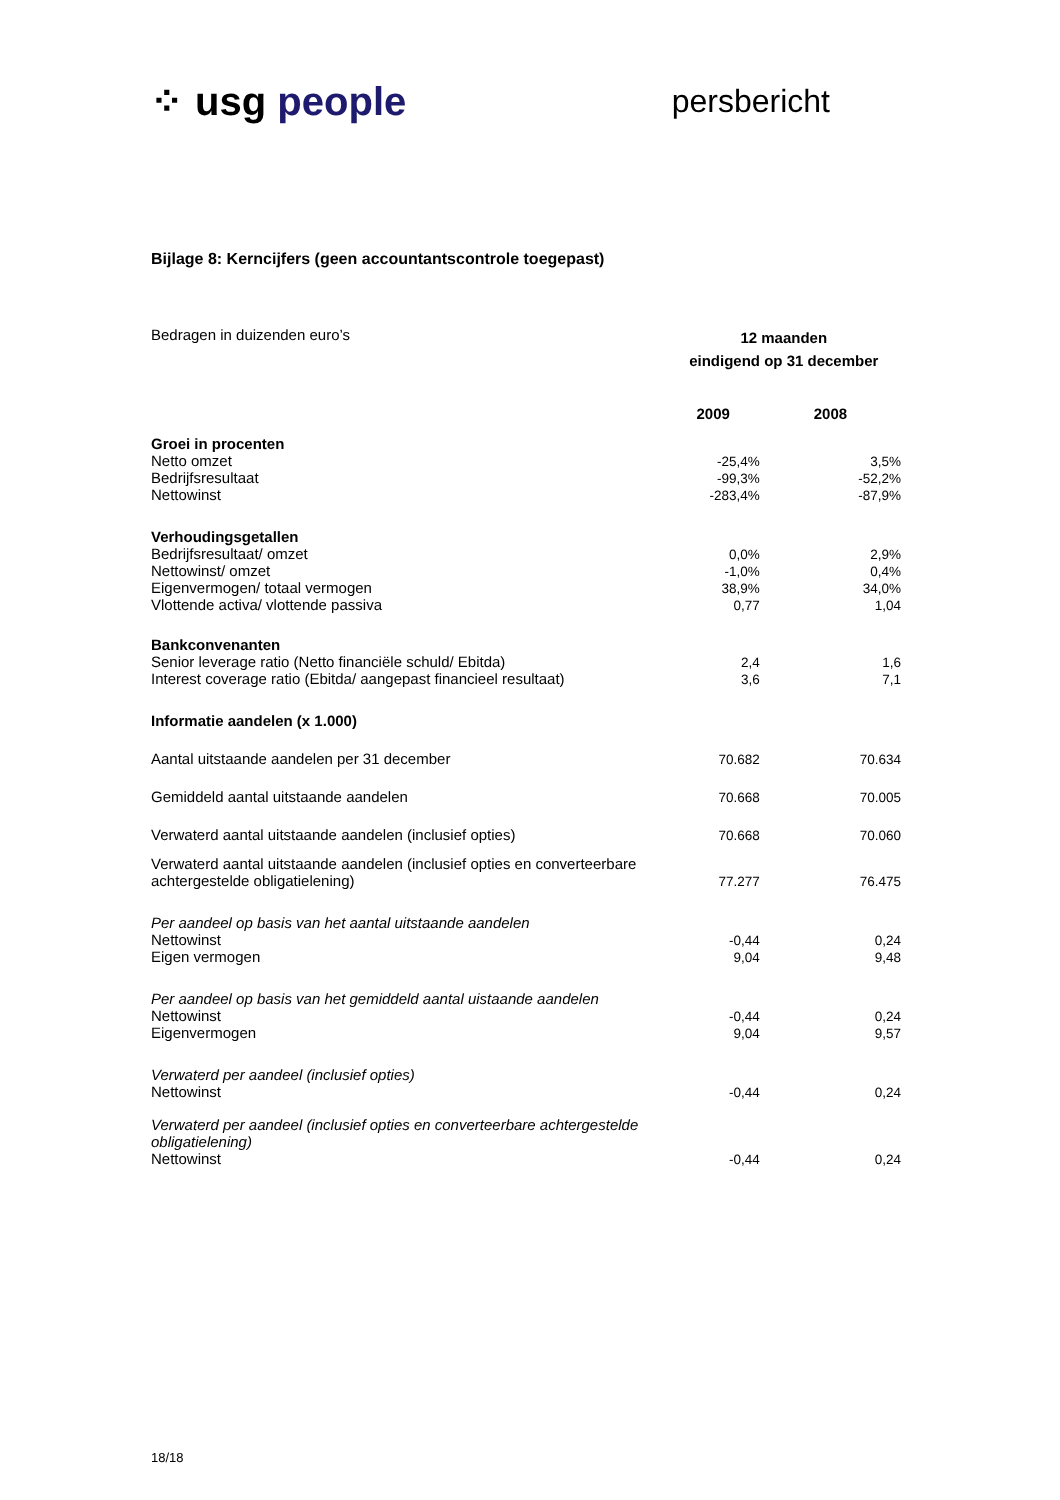⁘ usg people
persbericht
Bijlage 8: Kerncijfers (geen accountantscontrole toegepast)
| Bedragen in duizenden euro’s | 12 maanden eindigend op 31 december | |
| | 2009 | 2008 |
| Groei in procenten | | |
| Netto omzet | -25,4% | 3,5% |
| Bedrijfsresultaat | -99,3% | -52,2% |
| Nettowinst | -283,4% | -87,9% |
| Verhoudingsgetallen | | |
| Bedrijfsresultaat/ omzet | 0,0% | 2,9% |
| Nettowinst/ omzet | -1,0% | 0,4% |
| Eigenvermogen/ totaal vermogen | 38,9% | 34,0% |
| Vlottende activa/ vlottende passiva | 0,77 | 1,04 |
| Bankconvenanten | | |
| Senior leverage ratio (Netto financiële schuld/ Ebitda) | 2,4 | 1,6 |
| Interest coverage ratio (Ebitda/ aangepast financieel resultaat) | 3,6 | 7,1 |
| Informatie aandelen (x 1.000) | | |
| Aantal uitstaande aandelen per 31 december | 70.682 | 70.634 |
| Gemiddeld aantal uitstaande aandelen | 70.668 | 70.005 |
| Verwaterd aantal uitstaande aandelen (inclusief opties) | 70.668 | 70.060 |
| Verwaterd aantal uitstaande aandelen (inclusief opties en converteerbare achtergestelde obligatielening) | 77.277 | 76.475 |
| Per aandeel op basis van het aantal uitstaande aandelen | | |
| Nettowinst | -0,44 | 0,24 |
| Eigen vermogen | 9,04 | 9,48 |
| Per aandeel op basis van het gemiddeld aantal uistaande aandelen | | |
| Nettowinst | -0,44 | 0,24 |
| Eigenvermogen | 9,04 | 9,57 |
| Verwaterd per aandeel (inclusief opties) | | |
| Nettowinst | -0,44 | 0,24 |
| Verwaterd per aandeel (inclusief opties en converteerbare achtergestelde obligatielening) | | |
| Nettowinst | -0,44 | 0,24 |
18/18